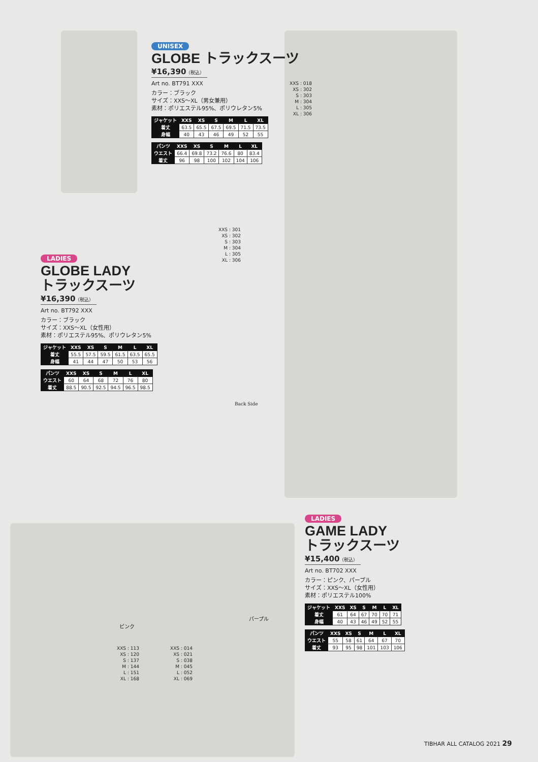UNISEX
GLOBE トラックスーツ
¥16,390（税込）
Art no. BT791 XXX
カラー：ブラック
サイズ：XXS～XL（男女兼用）
素材：ポリエステル95%、ポリウレタン5%
| ジャケット | XXS | XS | S | M | L | XL |
| --- | --- | --- | --- | --- | --- | --- |
| 着丈 | 63.5 | 65.5 | 67.5 | 69.5 | 71.5 | 73.5 |
| 身幅 | 40 | 43 | 46 | 49 | 52 | 55 |
| パンツ | XXS | XS | S | M | L | XL |
| --- | --- | --- | --- | --- | --- | --- |
| ウエスト | 66.4 | 69.8 | 73.2 | 76.6 | 80 | 83.4 |
| 着丈 | 96 | 98 | 100 | 102 | 104 | 106 |
XXS : 018
XS : 302
S : 303
M : 304
L : 305
XL : 306
XXS : 301
XS : 302
S : 303
M : 304
L : 305
XL : 306
LADIES
GLOBE LADY
トラックスーツ
¥16,390（税込）
Art no. BT792 XXX
カラー：ブラック
サイズ：XXS～XL（女性用）
素材：ポリエステル95%、ポリウレタン5%
| ジャケット | XXS | XS | S | M | L | XL |
| --- | --- | --- | --- | --- | --- | --- |
| 着丈 | 55.5 | 57.5 | 59.5 | 61.5 | 63.5 | 65.5 |
| 身幅 | 41 | 44 | 47 | 50 | 53 | 56 |
| パンツ | XXS | XS | S | M | L | XL |
| --- | --- | --- | --- | --- | --- | --- |
| ウエスト | 60 | 64 | 68 | 72 | 76 | 80 |
| 着丈 | 88.5 | 90.5 | 92.5 | 94.5 | 96.5 | 98.5 |
Back Side
ピンク
XXS : 113
XS : 120
S : 137
M : 144
L : 151
XL : 168
パープル
XXS : 014
XS : 021
S : 038
M : 045
L : 052
XL : 069
LADIES
GAME LADY
トラックスーツ
¥15,400（税込）
Art no. BT702 XXX
カラー：ピンク、パープル
サイズ：XXS～XL（女性用）
素材：ポリエステル100%
| ジャケット | XXS | XS | S | M | L | XL |
| --- | --- | --- | --- | --- | --- | --- |
| 着丈 | 61 | 64 | 67 | 70 | 70 | 71 |
| 身幅 | 40 | 43 | 46 | 49 | 52 | 55 |
| パンツ | XXS | XS | S | M | L | XL |
| --- | --- | --- | --- | --- | --- | --- |
| ウエスト | 55 | 58 | 61 | 64 | 67 | 70 |
| 着丈 | 93 | 95 | 98 | 101 | 103 | 106 |
TIBHAR ALL CATALOG 2021 29